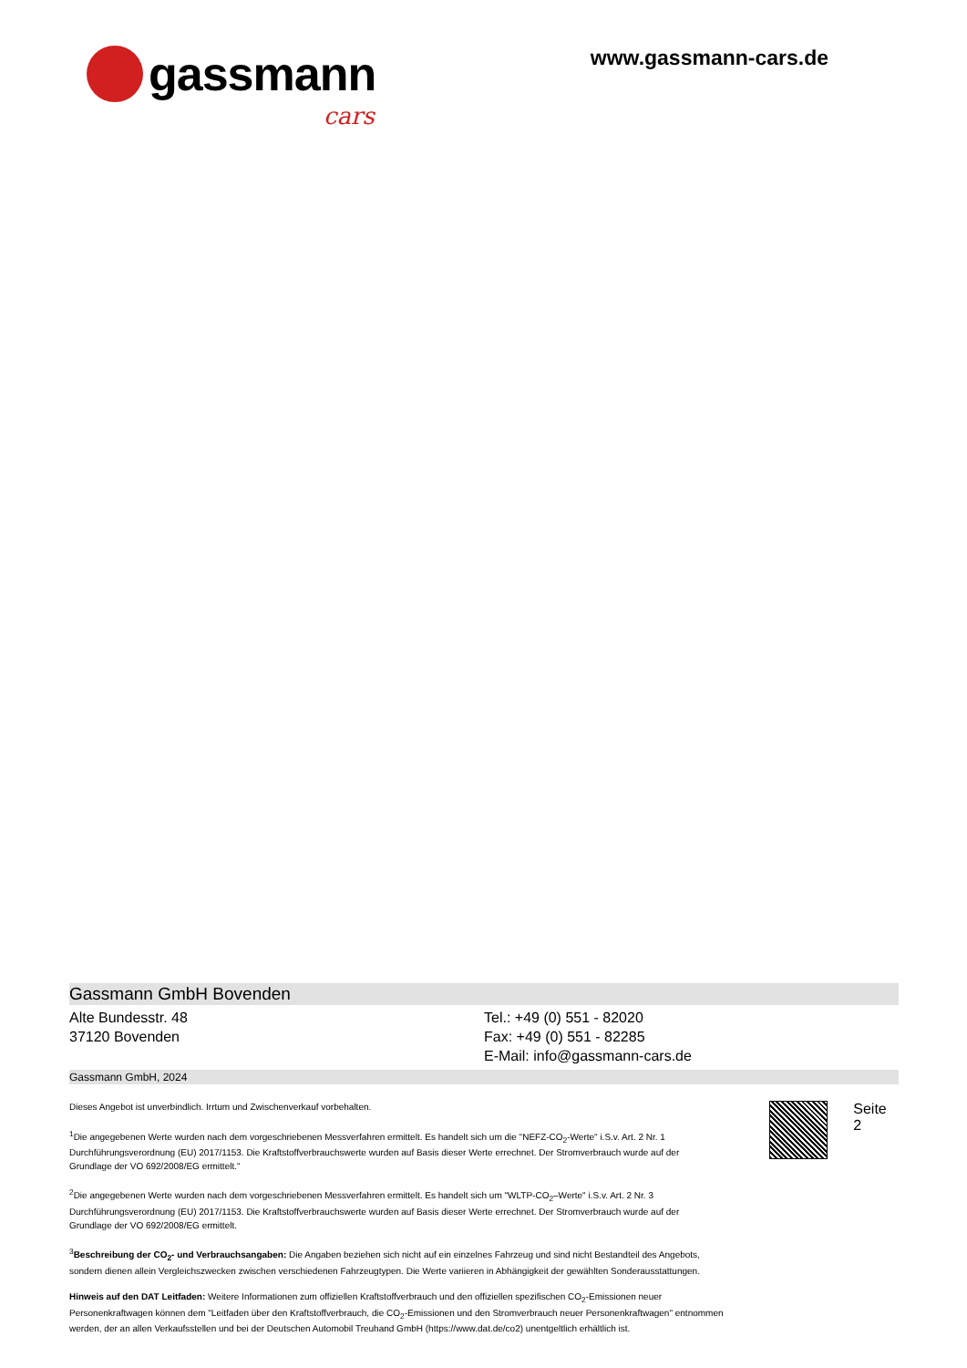gassmann
cars
www.gassmann-cars.de
Gassmann GmbH Bovenden
Alte Bundesstr. 48
37120 Bovenden
Tel.: +49 (0) 551 - 82020
Fax: +49 (0) 551 - 82285
E-Mail: info@gassmann-cars.de
Gassmann GmbH, 2024
Dieses Angebot ist unverbindlich. Irrtum und Zwischenverkauf vorbehalten.
<sup>1</sup> Die angegebenen Werte wurden nach dem vorgeschriebenen Messverfahren ermittelt. Es handelt sich um die "NEFZ-CO<sub>2</sub>-Werte" i.S.v. Art. 2 Nr. 1 Durchführungsverordnung (EU) 2017/1153. Die Kraftstoffverbrauchswerte wurden auf Basis dieser Werte errechnet. Der Stromverbrauch wurde auf der Grundlage der VO 692/2008/EG ermittelt."
<sup>2</sup> Die angegebenen Werte wurden nach dem vorgeschriebenen Messverfahren ermittelt. Es handelt sich um "WLTP-CO<sub>2</sub>–Werte" i.S.v. Art. 2 Nr. 3 Durchführungsverordnung (EU) 2017/1153. Die Kraftstoffverbrauchswerte wurden auf Basis dieser Werte errechnet. Der Stromverbrauch wurde auf der Grundlage der VO 692/2008/EG ermittelt.
<sup>3</sup> Beschreibung der CO<sub>2</sub>- und Verbrauchsangaben: Die Angaben beziehen sich nicht auf ein einzelnes Fahrzeug und sind nicht Bestandteil des Angebots, sondern dienen allein Vergleichszwecken zwischen verschiedenen Fahrzeugtypen. Die Werte variieren in Abhängigkeit der gewählten Sonderausstattungen.
Hinweis auf den DAT Leitfaden: Weitere Informationen zum offiziellen Kraftstoffverbrauch und den offiziellen spezifischen CO<sub>2</sub>-Emissionen neuer Personenkraftwagen können dem "Leitfaden über den Kraftstoffverbrauch, die CO<sub>2</sub>-Emissionen und den Stromverbrauch neuer Personenkraftwagen" entnommen werden, der an allen Verkaufsstellen und bei der Deutschen Automobil Treuhand GmbH (https://www.dat.de/co2) unentgeltlich erhältlich ist.
Seite 2